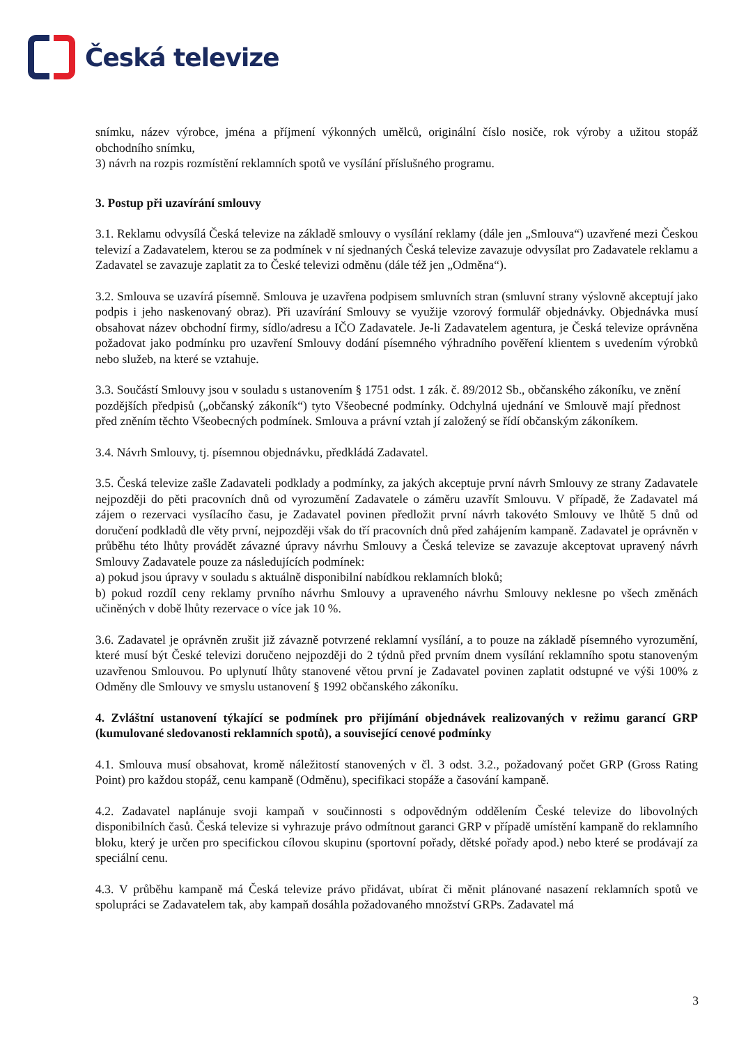Česká televize
snímku, název výrobce, jména a příjmení výkonných umělců, originální číslo nosiče, rok výroby a užitou stopáž obchodního snímku,
3) návrh na rozpis rozmístění reklamních spotů ve vysílání příslušného programu.
3. Postup při uzavírání smlouvy
3.1. Reklamu odvysílá Česká televize na základě smlouvy o vysílání reklamy (dále jen „Smlouva“) uzavřené mezi Českou televizí a Zadavatelem, kterou se za podmínek v ní sjednaných Česká televize zavazuje odvysílat pro Zadavatele reklamu a Zadavatel se zavazuje zaplatit za to České televizi odměnu (dále též jen „Odměna“).
3.2. Smlouva se uzavírá písemně. Smlouva je uzavřena podpisem smluvních stran (smluvní strany výslovně akceptují jako podpis i jeho naskenovaný obraz). Při uzavírání Smlouvy se využije vzorový formulář objednávky. Objednávka musí obsahovat název obchodní firmy, sídlo/adresu a IČO Zadavatele. Je-li Zadavatelem agentura, je Česká televize oprávněna požadovat jako podmínku pro uzavření Smlouvy dodání písemného výhradního pověření klientem s uvedením výrobků nebo služeb, na které se vztahuje.
3.3. Součástí Smlouvy jsou v souladu s ustanovením § 1751 odst. 1 zák. č. 89/2012 Sb., občanského zákoníku, ve znění pozdějších předpisů („občanský zákoník“) tyto Všeobecné podmínky. Odchylná ujednání ve Smlouvě mají přednost před zněním těchto Všeobecných podmínek. Smlouva a právní vztah jí založený se řídí občanským zákoníkem.
3.4. Návrh Smlouvy, tj. písemnou objednávku, předkládá Zadavatel.
3.5. Česká televize zašle Zadavateli podklady a podmínky, za jakých akceptuje první návrh Smlouvy ze strany Zadavatele nejpozději do pěti pracovních dnů od vyrozumění Zadavatele o záměru uzavřít Smlouvu. V případě, že Zadavatel má zájem o rezervaci vysílacího času, je Zadavatel povinen předložit první návrh takovéto Smlouvy ve lhůtě 5 dnů od doručení podkladů dle věty první, nejpozději však do tří pracovních dnů před zahájením kampaně. Zadavatel je oprávněn v průběhu této lhůty provádět závazné úpravy návrhu Smlouvy a Česká televize se zavazuje akceptovat upravený návrh Smlouvy Zadavatele pouze za následujících podmínek:
a) pokud jsou úpravy v souladu s aktuálně disponibilní nabídkou reklamních bloků;
b) pokud rozdíl ceny reklamy prvního návrhu Smlouvy a upraveného návrhu Smlouvy neklesne po všech změnách učiněných v době lhůty rezervace o více jak 10 %.
3.6. Zadavatel je oprávněn zrušit již závazně potvrzené reklamní vysílání, a to pouze na základě písemného vyrozumění, které musí být České televizi doručeno nejpozději do 2 týdnů před prvním dnem vysílání reklamního spotu stanoveným uzavřenou Smlouvou. Po uplynutí lhůty stanovené větou první je Zadavatel povinen zaplatit odstupné ve výši 100% z Odměny dle Smlouvy ve smyslu ustanovení § 1992 občanského zákoníku.
4. Zvláštní ustanovení týkající se podmínek pro přijímání objednávek realizovaných v režimu garancí GRP (kumulované sledovanosti reklamních spotů), a související cenové podmínky
4.1. Smlouva musí obsahovat, kromě náležitostí stanovených v čl. 3 odst. 3.2., požadovaný počet GRP (Gross Rating Point) pro každou stopáž, cenu kampaně (Odměnu), specifikaci stopáže a časování kampaně.
4.2. Zadavatel naplánuje svoji kampaň v součinnosti s odpovědným oddělením České televize do libovolných disponibilních časů. Česká televize si vyhrazuje právo odmítnout garanci GRP v případě umístění kampaně do reklamního bloku, který je určen pro specifickou cílovou skupinu (sportovní pořady, dětské pořady apod.) nebo které se prodávají za speciální cenu.
4.3. V průběhu kampaně má Česká televize právo přidávat, ubírat či měnit plánované nasazení reklamních spotů ve spolupráci se Zadavatelem tak, aby kampaň dosáhla požadovaného množství GRPs. Zadavatel má
3